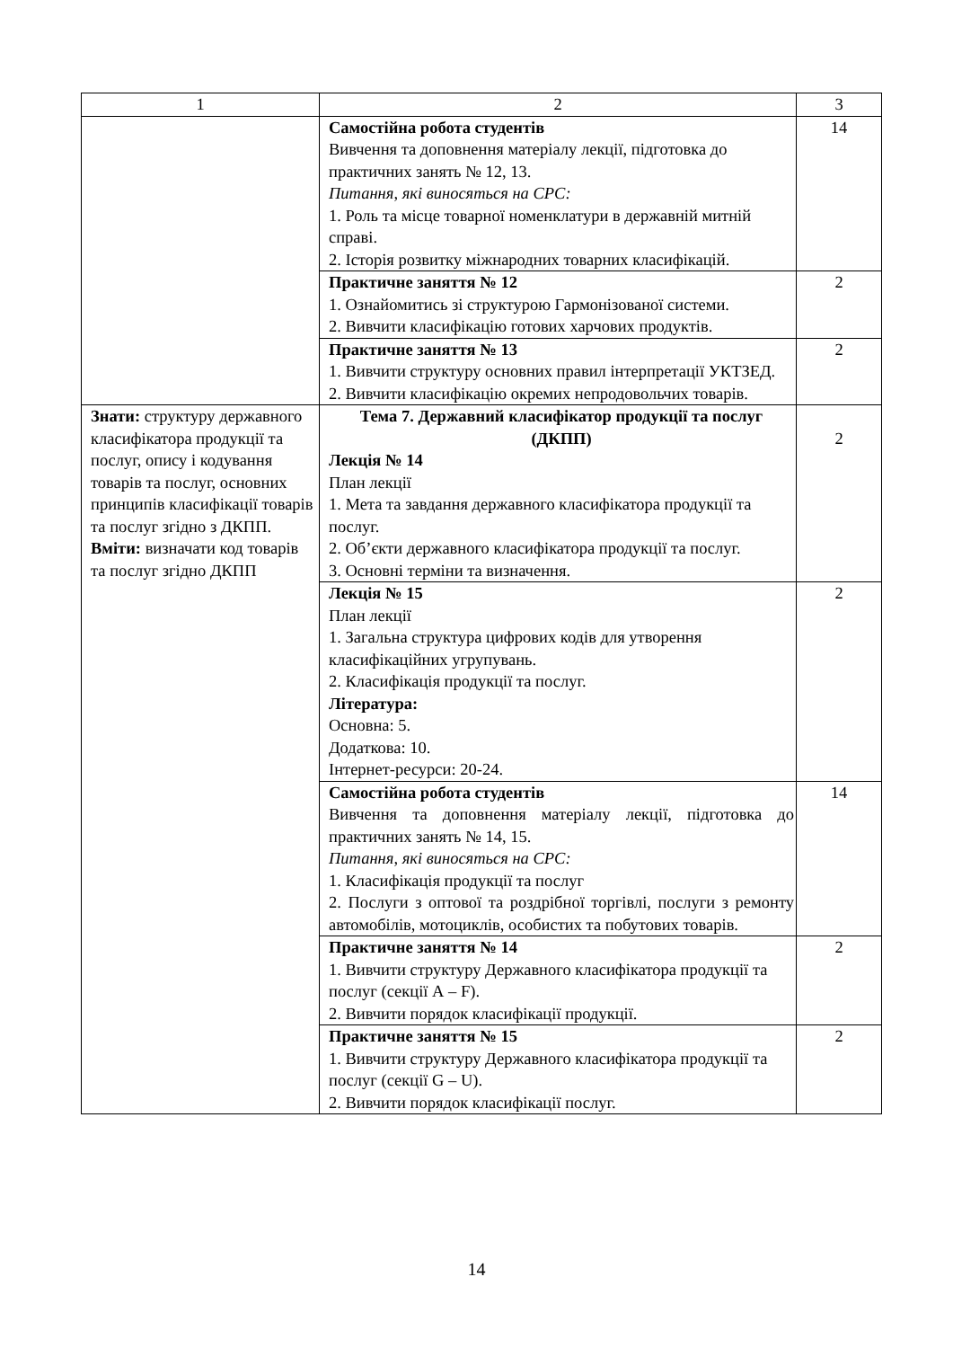| 1 | 2 | 3 |
| | Самостійна робота студентів Вивчення та доповнення матеріалу лекції, підготовка до практичних занять № 12, 13. Питання, які виносяться на СРС: 1. Роль та місце товарної номенклатури в державній митній справі. 2. Історія розвитку міжнародних товарних класифікацій. | 14 |
| | Практичне заняття № 12 1. Ознайомитись зі структурою Гармонізованої системи. 2. Вивчити класифікацію готових харчових продуктів. | 2 |
| | Практичне заняття № 13 1. Вивчити структуру основних правил інтерпретації УКТЗЕД. 2. Вивчити класифікацію окремих непродовольчих товарів. | 2 |
| Знати: структуру державного класифікатора продукції та послуг, опису і кодування товарів та послуг, основних принципів класифікації товарів та послуг згідно з ДКПП. Вміти: визначати код товарів та послуг згідно ДКПП | Тема 7. Державний класифікатор продукції та послуг (ДКПП) Лекція № 14 План лекції 1. Мета та завдання державного класифікатора продукції та послуг. 2. Об’єкти державного класифікатора продукції та послуг. 3. Основні терміни та визначення. | 2 |
| | Лекція № 15 План лекції 1. Загальна структура цифрових кодів для утворення класифікаційних угрупувань. 2. Класифікація продукції та послуг. Література: Основна: 5. Додаткова: 10. Інтернет-ресурси: 20-24. | 2 |
| | Самостійна робота студентів Вивчення та доповнення матеріалу лекції, підготовка до практичних занять № 14, 15. Питання, які виносяться на СРС: 1. Класифікація продукції та послуг 2. Послуги з оптової та роздрібної торгівлі, послуги з ремонту автомобілів, мотоциклів, особистих та побутових товарів. | 14 |
| | Практичне заняття № 14 1. Вивчити структуру Державного класифікатора продукції та послуг (секції А – F). 2. Вивчити порядок класифікації продукції. | 2 |
| | Практичне заняття № 15 1. Вивчити структуру Державного класифікатора продукції та послуг (секції G – U). 2. Вивчити порядок класифікації послуг. | 2 |
14